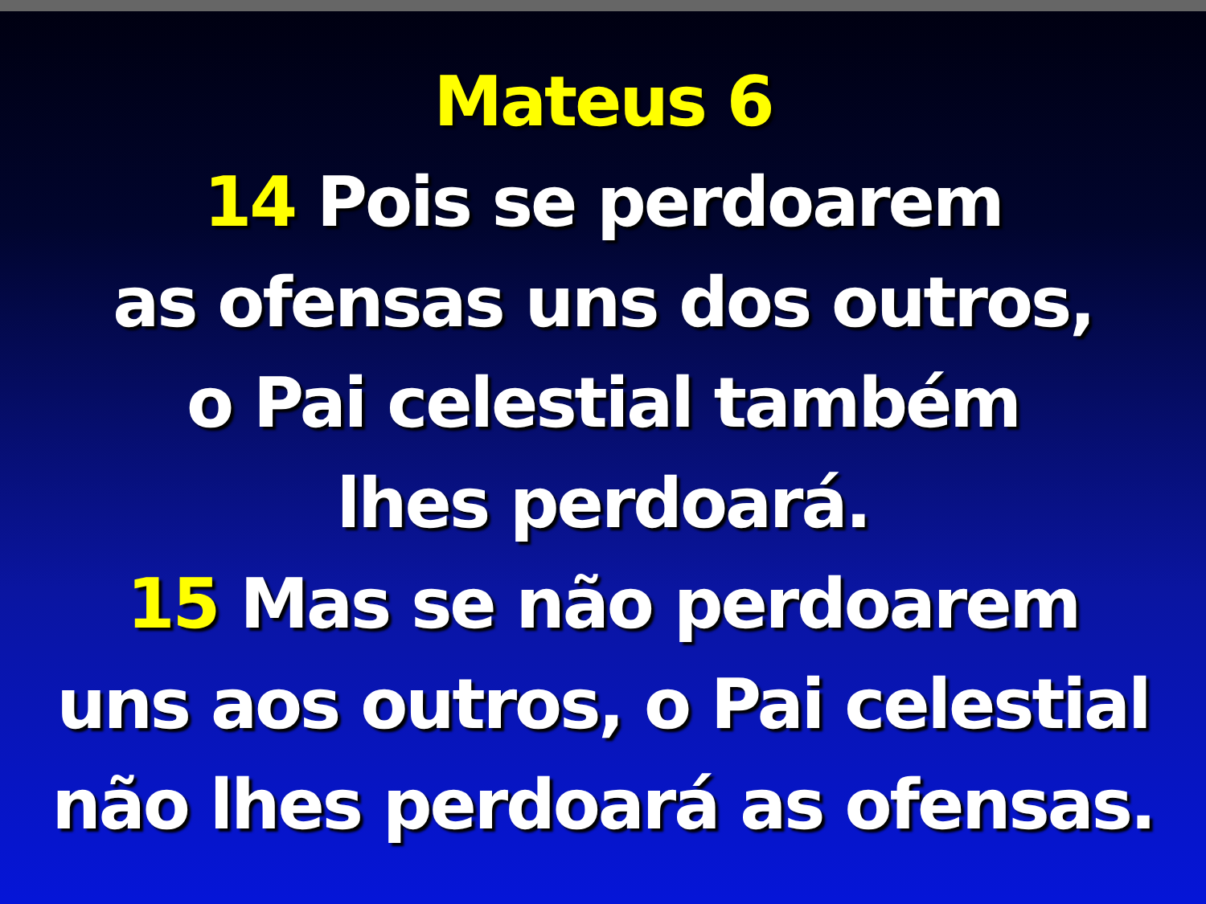Mateus 6
14 Pois se perdoarem
as ofensas uns dos outros,
o Pai celestial também
lhes perdoará.
15 Mas se não perdoarem
uns aos outros, o Pai celestial
não lhes perdoará as ofensas.